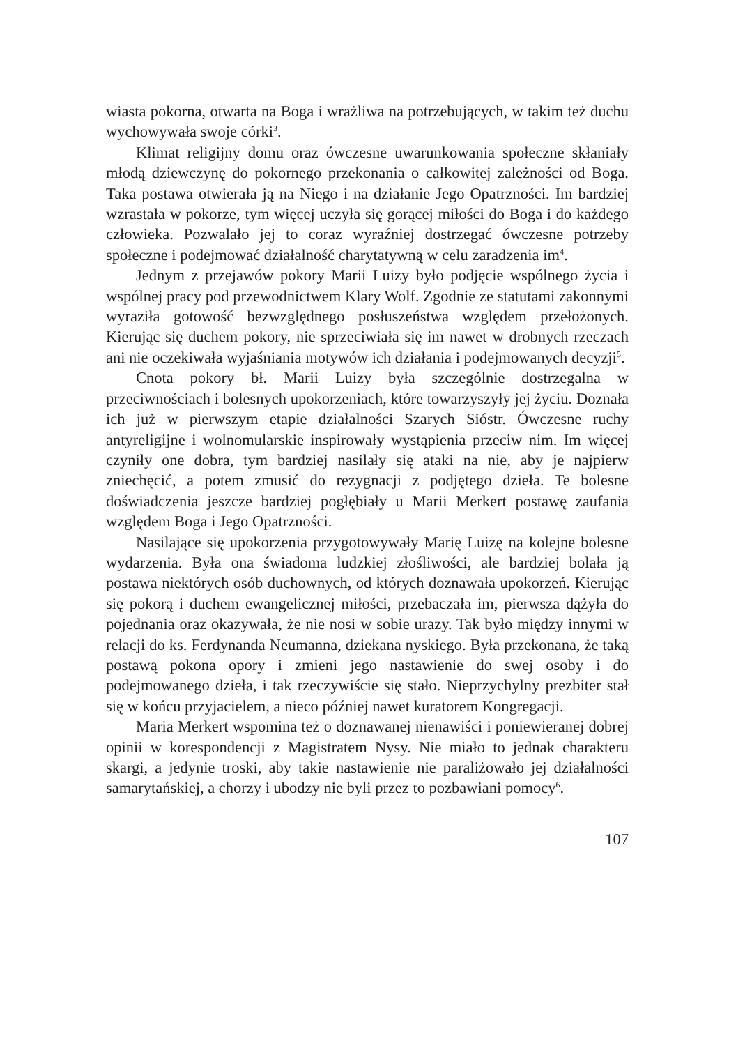wiasta pokorna, otwarta na Boga i wrażliwa na potrzebujących, w takim też duchu wychowywała swoje córki<sup>3</sup>.
Klimat religijny domu oraz ówczesne uwarunkowania społeczne skłaniały młodą dziewczynę do pokornego przekonania o całkowitej zależności od Boga. Taka postawa otwierała ją na Niego i na działanie Jego Opatrzności. Im bardziej wzrastała w pokorze, tym więcej uczyła się gorącej miłości do Boga i do każdego człowieka. Pozwalało jej to coraz wyraźniej dostrzegać ówczesne potrzeby społeczne i podejmować działalność charytatywną w celu zaradzenia im<sup>4</sup>.
Jednym z przejawów pokory Marii Luizy było podjęcie wspólnego życia i wspólnej pracy pod przewodnictwem Klary Wolf. Zgodnie ze statutami zakonnymi wyraziła gotowość bezwzględnego posłuszeństwa względem przełożonych. Kierując się duchem pokory, nie sprzeciwiała się im nawet w drobnych rzeczach ani nie oczekiwała wyjaśniania motywów ich działania i podejmowanych decyzji<sup>5</sup>.
Cnota pokory bł. Marii Luizy była szczególnie dostrzegalna w przeciwnościach i bolesnych upokorzeniach, które towarzyszyły jej życiu. Doznała ich już w pierwszym etapie działalności Szarych Sióstr. Ówczesne ruchy antyreligijne i wolnomularskie inspirowały wystąpienia przeciw nim. Im więcej czyniły one dobra, tym bardziej nasilały się ataki na nie, aby je najpierw zniechęcić, a potem zmusić do rezygnacji z podjętego dzieła. Te bolesne doświadczenia jeszcze bardziej pogłębiały u Marii Merkert postawę zaufania względem Boga i Jego Opatrzności.
Nasilające się upokorzenia przygotowywały Marię Luizę na kolejne bolesne wydarzenia. Była ona świadoma ludzkiej złośliwości, ale bardziej bolała ją postawa niektórych osób duchownych, od których doznawała upokorzeń. Kierując się pokorą i duchem ewangelicznej miłości, przebaczała im, pierwsza dążyła do pojednania oraz okazywała, że nie nosi w sobie urazy. Tak było między innymi w relacji do ks. Ferdynanda Neumanna, dziekana nyskiego. Była przekonana, że taką postawą pokona opory i zmieni jego nastawienie do swej osoby i do podejmowanego dzieła, i tak rzeczywiście się stało. Nieprzychylny prezbiter stał się w końcu przyjacielem, a nieco później nawet kuratorem Kongregacji.
Maria Merkert wspomina też o doznawanej nienawiści i poniewieranej dobrej opinii w korespondencji z Magistratem Nysy. Nie miało to jednak charakteru skargi, a jedynie troski, aby takie nastawienie nie paraliżowało jej działalności samarytańskiej, a chorzy i ubodzy nie byli przez to pozbawiani pomocy<sup>6</sup>.
107